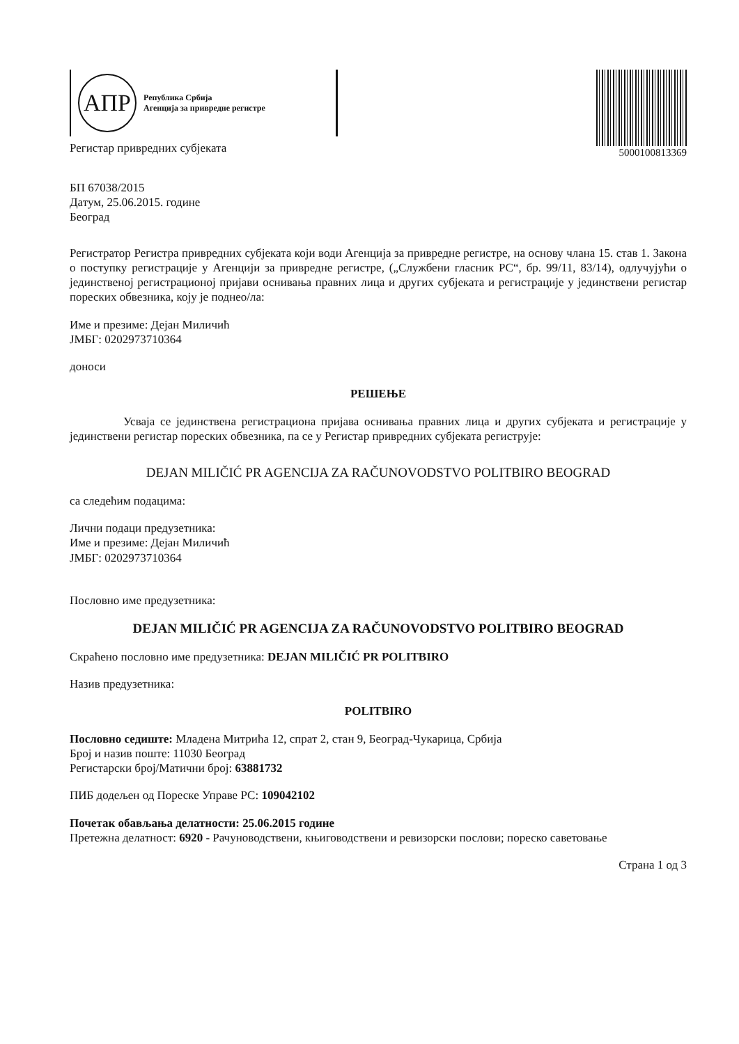АПР
Република Србија
Агенција за привредне регистре
Регистар привредних субјеката
5000100813369
БП 67038/2015
Датум, 25.06.2015. године
Београд
Регистратор Регистра привредних субјеката који води Агенција за привредне регистре, на основу члана 15. став 1. Закона о поступку регистрације у Агенцији за привредне регистре, („Службени гласник РС“, бр. 99/11, 83/14), одлучујући о јединственој регистрационој пријави оснивања правних лица и других субјеката и регистрације у јединствени регистар пореских обвезника, коју је поднео/ла:
Име и презиме: Дејан Миличић
ЈМБГ: 0202973710364
доноси
РЕШЕЊЕ
Усваја се јединствена регистрациона пријава оснивања правних лица и других субјеката и регистрације у јединствени регистар пореских обвезника, па се у Регистар привредних субјеката региструје:
DEJAN MILIČIĆ PR AGENCIJA ZA RAČUNOVODSTVO POLITBIRO BEOGRAD
са следећим подацима:
Лични подаци предузетника:
Име и презиме: Дејан Миличић
ЈМБГ: 0202973710364
Пословно име предузетника:
DEJAN MILIČIĆ PR AGENCIJA ZA RAČUNOVODSTVO POLITBIRO BEOGRAD
Скраћено пословно име предузетника: DEJAN MILIČIĆ PR POLITBIRO
Назив предузетника:
POLITBIRO
Пословно седиште: Младена Митрића 12, спрат 2, стан 9, Београд-Чукарица, Србија
Број и назив поште: 11030 Београд
Регистарски број/Матични број: 63881732
ПИБ додељен од Пореске Управе РС: 109042102
Почетак обављања делатности: 25.06.2015 године
Претежна делатност: 6920 - Рачуноводствени, књиговодствени и ревизорски послови; пореско саветовање
Страна 1 од 3